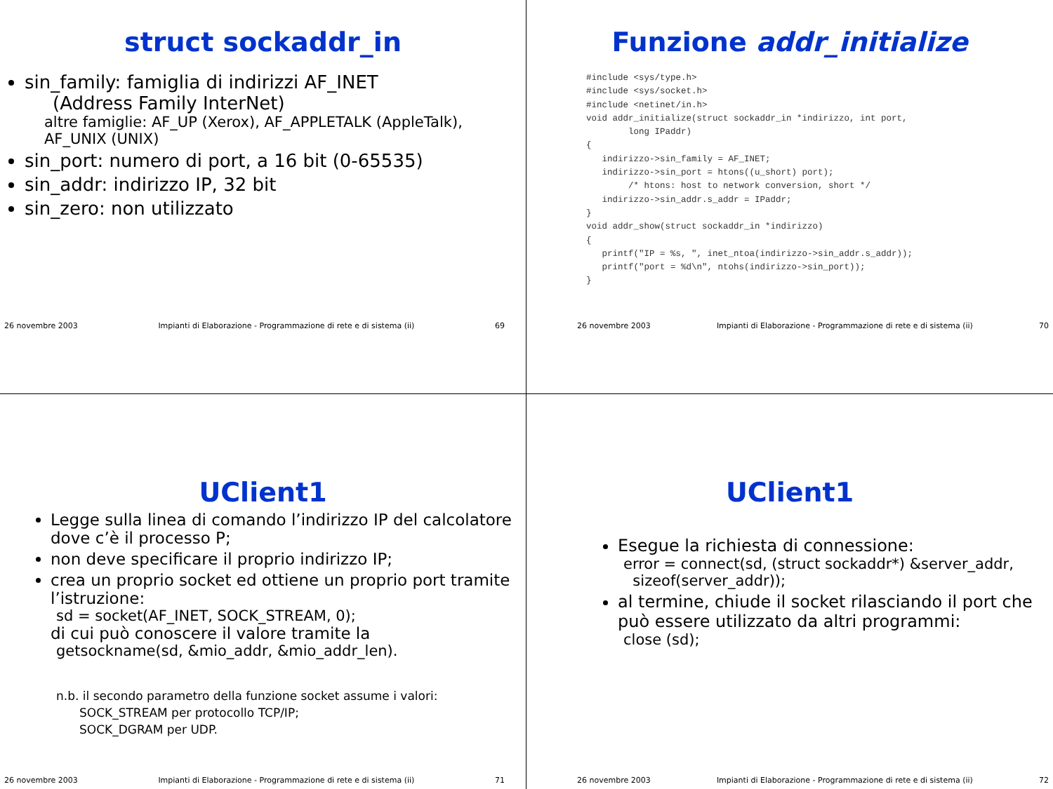struct sockaddr_in
sin_family: famiglia di indirizzi AF_INET
(Address Family InterNet)
altre famiglie: AF_UP (Xerox), AF_APPLETALK (AppleTalk), AF_UNIX (UNIX)
sin_port: numero di port, a 16 bit (0-65535)
sin_addr: indirizzo IP, 32 bit
sin_zero: non utilizzato
26 novembre 2003 Impianti di Elaborazione - Programmazione di rete e di sistema (ii) 69
Funzione addr_initialize
#include <sys/type.h>
#include <sys/socket.h>
#include <netinet/in.h>
void addr_initialize(struct sockaddr_in *indirizzo, int port,
        long IPaddr)
{
   indirizzo->sin_family = AF_INET;
   indirizzo->sin_port = htons((u_short) port);
        /* htons: host to network conversion, short */
   indirizzo->sin_addr.s_addr = IPaddr;
}
void addr_show(struct sockaddr_in *indirizzo)
{
   printf("IP = %s, ", inet_ntoa(indirizzo->sin_addr.s_addr));
   printf("port = %d\n", ntohs(indirizzo->sin_port));
}
26 novembre 2003 Impianti di Elaborazione - Programmazione di rete e di sistema (ii) 70
UClient1
Legge sulla linea di comando l’indirizzo IP del calcolatore dove c’è il processo P;
non deve specificare il proprio indirizzo IP;
crea un proprio socket ed ottiene un proprio port tramite l’istruzione:
sd = socket(AF_INET, SOCK_STREAM, 0);
di cui può conoscere il valore tramite la
getsockname(sd, &mio_addr, &mio_addr_len).
n.b. il secondo parametro della funzione socket assume i valori:
SOCK_STREAM per protocollo TCP/IP;
SOCK_DGRAM per UDP.
26 novembre 2003 Impianti di Elaborazione - Programmazione di rete e di sistema (ii) 71
UClient1
Esegue la richiesta di connessione:
error = connect(sd, (struct sockaddr*) &server_addr,
sizeof(server_addr));
al termine, chiude il socket rilasciando il port che può essere utilizzato da altri programmi:
close (sd);
26 novembre 2003 Impianti di Elaborazione - Programmazione di rete e di sistema (ii) 72